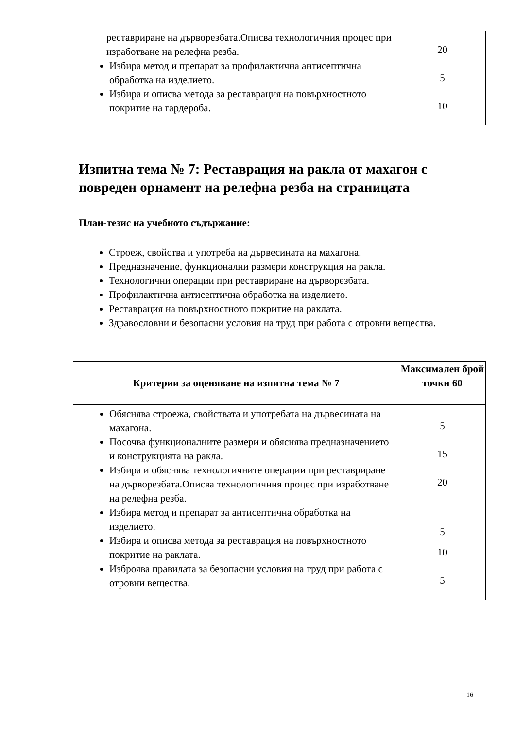| реставриране на дърворезбата.Описва технологичния процес при изработване на релефна резба. Избира метод и препарат за профилактична антисептична обработка на изделието. Избира и описва метода за реставрация на повърхностното покритие на гардероба. | 20 5 10 |
Изпитна тема № 7: Реставрация на ракла от махагон с повреден орнамент на релефна резба на страницата
План-тезис на учебното съдържание:
Строеж, свойства и употреба на дървесината на махагона.
Предназначение, функционални размери конструкция на ракла.
Технологични операции при реставриране на дърворезбата.
Профилактична антисептична обработка на изделието.
Реставрация на повърхностното покритие на раклата.
Здравословни и безопасни условия на труд при работа с отровни вещества.
| Критерии за оценяване на изпитна тема № 7 | Максимален брой точки 60 |
| --- | --- |
| Обяснява строежа, свойствата и употребата на дървесината на махагона. Посочва функционалните размери и обяснява предназначението и конструкцията на ракла. Избира и обяснява технологичните операции при реставриране на дърворезбата.Описва технологичния процес при изработване на релефна резба. Избира метод и препарат за антисептична обработка на изделието. Избира и описва метода за реставрация на повърхностното покритие на раклата. Изброява правилата за безопасни условия на труд при работа с отровни вещества. | 5 15 20 5 10 5 |
16